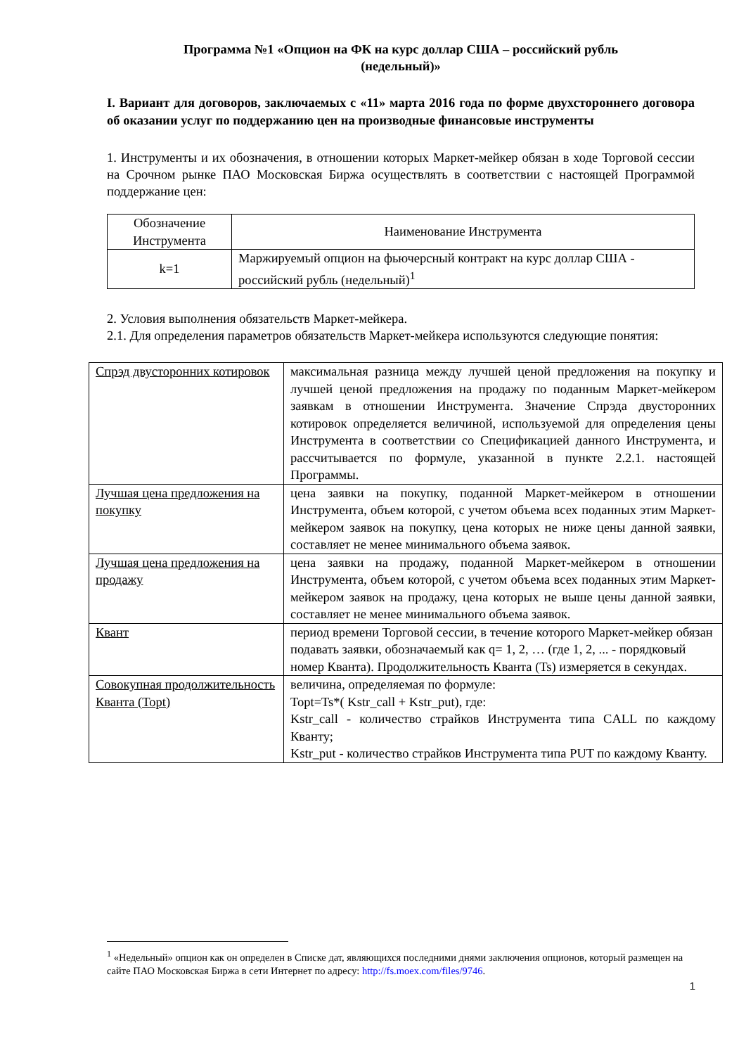Программа №1 «Опцион на ФК на курс доллар США – российский рубль
(недельный)»
I. Вариант для договоров, заключаемых с «11» марта 2016 года по форме двухстороннего договора об оказании услуг по поддержанию цен на производные финансовые инструменты
1. Инструменты и их обозначения, в отношении которых Маркет-мейкер обязан в ходе Торговой сессии на Срочном рынке ПАО Московская Биржа осуществлять в соответствии с настоящей Программой поддержание цен:
| Обозначение Инструмента | Наименование Инструмента |
| k=1 | Маржируемый опцион на фьючерсный контракт на курс доллар США - российский рубль (недельный)<sup>1</sup> |
2. Условия выполнения обязательств Маркет-мейкера.
2.1. Для определения параметров обязательств Маркет-мейкера используются следующие понятия:
| Спрэд двусторонних котировок | максимальная разница между лучшей ценой предложения на покупку и лучшей ценой предложения на продажу по поданным Маркет-мейкером заявкам в отношении Инструмента. Значение Спрэда двусторонних котировок определяется величиной, используемой для определения цены Инструмента в соответствии со Спецификацией данного Инструмента, и рассчитывается по формуле, указанной в пункте 2.2.1. настоящей Программы. |
| Лучшая цена предложения на покупку | цена заявки на покупку, поданной Маркет-мейкером в отношении Инструмента, объем которой, с учетом объема всех поданных этим Маркет-мейкером заявок на покупку, цена которых не ниже цены данной заявки, составляет не менее минимального объема заявок. |
| Лучшая цена предложения на продажу | цена заявки на продажу, поданной Маркет-мейкером в отношении Инструмента, объем которой, с учетом объема всех поданных этим Маркет-мейкером заявок на продажу, цена которых не выше цены данной заявки, составляет не менее минимального объема заявок. |
| Квант | период времени Торговой сессии, в течение которого Маркет-мейкер обязан подавать заявки, обозначаемый как q= 1, 2, … (где 1, 2, ... - порядковый номер Кванта). Продолжительность Кванта (Ts) измеряется в секундах. |
| Совокупная продолжительность Кванта (Topt) | величина, определяемая по формуле: Topt=Ts*( Kstr_call + Kstr_put), где: Kstr_call - количество страйков Инструмента типа CALL по каждому Кванту; Kstr_put - количество страйков Инструмента типа PUT по каждому Кванту. |
<sup>1</sup> «Недельный» опцион как он определен в Списке дат, являющихся последними днями заключения опционов, который размещен на сайте ПАО Московская Биржа в сети Интернет по адресу: http://fs.moex.com/files/9746.
1